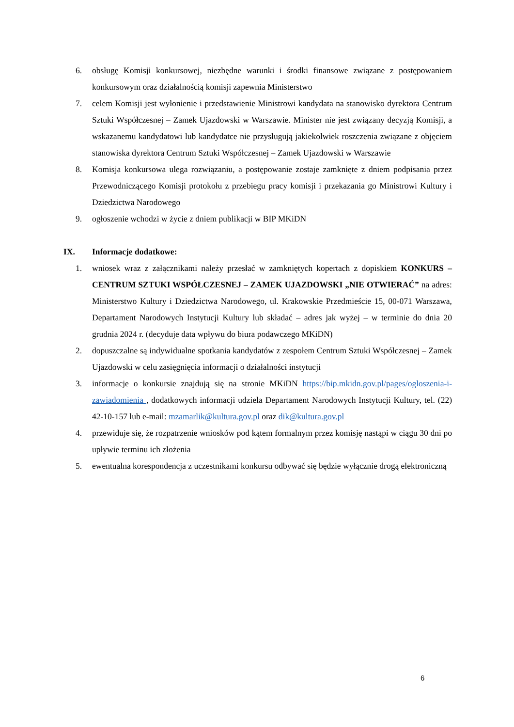6. obsługę Komisji konkursowej, niezbędne warunki i środki finansowe związane z postępowaniem konkursowym oraz działalnością komisji zapewnia Ministerstwo
7. celem Komisji jest wyłonienie i przedstawienie Ministrowi kandydata na stanowisko dyrektora Centrum Sztuki Współczesnej – Zamek Ujazdowski w Warszawie. Minister nie jest związany decyzją Komisji, a wskazanemu kandydatowi lub kandydatce nie przysługują jakiekolwiek roszczenia związane z objęciem stanowiska dyrektora Centrum Sztuki Współczesnej – Zamek Ujazdowski w Warszawie
8. Komisja konkursowa ulega rozwiązaniu, a postępowanie zostaje zamknięte z dniem podpisania przez Przewodniczącego Komisji protokołu z przebiegu pracy komisji i przekazania go Ministrowi Kultury i Dziedzictwa Narodowego
9. ogłoszenie wchodzi w życie z dniem publikacji w BIP MKiDN
IX. Informacje dodatkowe:
1. wniosek wraz z załącznikami należy przesłać w zamkniętych kopertach z dopiskiem KONKURS – CENTRUM SZTUKI WSPÓŁCZESNEJ – ZAMEK UJAZDOWSKI „NIE OTWIERAĆ” na adres: Ministerstwo Kultury i Dziedzictwa Narodowego, ul. Krakowskie Przedmieście 15, 00-071 Warszawa, Departament Narodowych Instytucji Kultury lub składać – adres jak wyżej – w terminie do dnia 20 grudnia 2024 r. (decyduje data wpływu do biura podawczego MKiDN)
2. dopuszczalne są indywidualne spotkania kandydatów z zespołem Centrum Sztuki Współczesnej – Zamek Ujazdowski w celu zasięgnięcia informacji o działalności instytucji
3. informacje o konkursie znajdują się na stronie MKiDN https://bip.mkidn.gov.pl/pages/ogloszenia-i-zawiadomienia , dodatkowych informacji udziela Departament Narodowych Instytucji Kultury, tel. (22) 42-10-157 lub e-mail: mzamarlik@kultura.gov.pl oraz dik@kultura.gov.pl
4. przewiduje się, że rozpatrzenie wniosków pod kątem formalnym przez komisję nastąpi w ciągu 30 dni po upływie terminu ich złożenia
5. ewentualna korespondencja z uczestnikami konkursu odbywać się będzie wyłącznie drogą elektroniczną
6